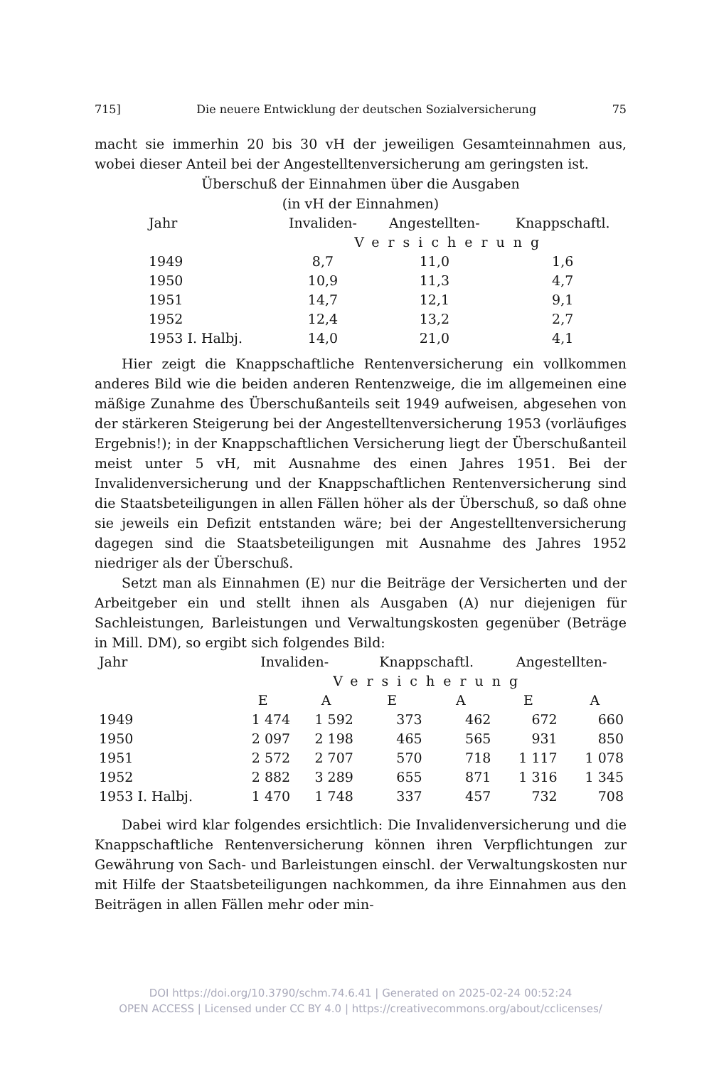715] Die neuere Entwicklung der deutschen Sozialversicherung 75
macht sie immerhin 20 bis 30 vH der jeweiligen Gesamteinnahmen aus, wobei dieser Anteil bei der Angestelltenversicherung am geringsten ist.
Überschuß der Einnahmen über die Ausgaben
(in vH der Einnahmen)
| Jahr | Invaliden- | Angestellten- | Knappschaftl. |
| --- | --- | --- | --- |
| | Versicherung | | |
| 1949 | 8,7 | 11,0 | 1,6 |
| 1950 | 10,9 | 11,3 | 4,7 |
| 1951 | 14,7 | 12,1 | 9,1 |
| 1952 | 12,4 | 13,2 | 2,7 |
| 1953 I. Halbj. | 14,0 | 21,0 | 4,1 |
Hier zeigt die Knappschaftliche Rentenversicherung ein vollkommen anderes Bild wie die beiden anderen Rentenzweige, die im allgemeinen eine mäßige Zunahme des Überschußanteils seit 1949 aufweisen, abgesehen von der stärkeren Steigerung bei der Angestelltenversicherung 1953 (vorläufiges Ergebnis!); in der Knappschaftlichen Versicherung liegt der Überschußanteil meist unter 5 vH, mit Ausnahme des einen Jahres 1951. Bei der Invalidenversicherung und der Knappschaftlichen Rentenversicherung sind die Staatsbeteiligungen in allen Fällen höher als der Überschuß, so daß ohne sie jeweils ein Defizit entstanden wäre; bei der Angestelltenversicherung dagegen sind die Staatsbeteiligungen mit Ausnahme des Jahres 1952 niedriger als der Überschuß.
Setzt man als Einnahmen (E) nur die Beiträge der Versicherten und der Arbeitgeber ein und stellt ihnen als Ausgaben (A) nur diejenigen für Sachleistungen, Barleistungen und Verwaltungskosten gegenüber (Beträge in Mill. DM), so ergibt sich folgendes Bild:
| Jahr | Invaliden- | | Knappschaftl. | | Angestellten- | |
| --- | --- | --- | --- | --- | --- | --- |
| | Versicherung | | | | | |
| | E | A | E | A | E | A |
| 1949 | 1 474 | 1 592 | 373 | 462 | 672 | 660 |
| 1950 | 2 097 | 2 198 | 465 | 565 | 931 | 850 |
| 1951 | 2 572 | 2 707 | 570 | 718 | 1 117 | 1 078 |
| 1952 | 2 882 | 3 289 | 655 | 871 | 1 316 | 1 345 |
| 1953 I. Halbj. | 1 470 | 1 748 | 337 | 457 | 732 | 708 |
Dabei wird klar folgendes ersichtlich: Die Invalidenversicherung und die Knappschaftliche Rentenversicherung können ihren Verpflichtungen zur Gewährung von Sach- und Barleistungen einschl. der Verwaltungskosten nur mit Hilfe der Staatsbeteiligungen nachkommen, da ihre Einnahmen aus den Beiträgen in allen Fällen mehr oder min-
DOI https://doi.org/10.3790/schm.74.6.41 | Generated on 2025-02-24 00:52:24
OPEN ACCESS | Licensed under CC BY 4.0 | https://creativecommons.org/about/cclicenses/